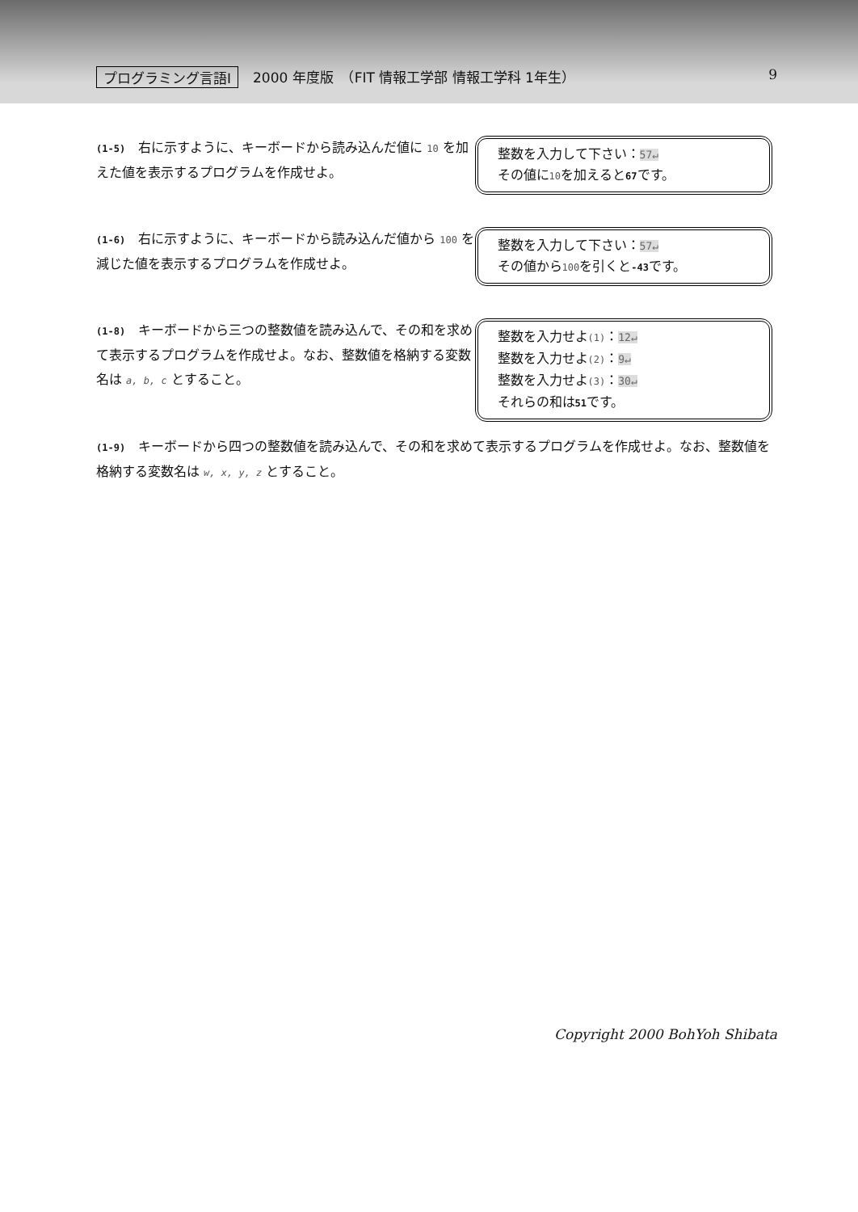プログラミング言語Ⅰ 2000 年度版　（FIT 情報工学部 情報工学科 1年生） 9
(1-5) 右に示すように、キーボードから読み込んだ値に 10 を加えた値を表示するプログラムを作成せよ。
整数を入力して下さい：57↵
その値に10を加えると67です。
(1-6) 右に示すように、キーボードから読み込んだ値から 100 を減じた値を表示するプログラムを作成せよ。
整数を入力して下さい：57↵
その値から100を引くと-43です。
(1-8) キーボードから三つの整数値を読み込んで、その和を求めて表示するプログラムを作成せよ。なお、整数値を格納する変数名は a, b, c とすること。
整数を入力せよ(1)：12↵
整数を入力せよ(2)：9↵
整数を入力せよ(3)：30↵
それらの和は51です。
(1-9) キーボードから四つの整数値を読み込んで、その和を求めて表示するプログラムを作成せよ。なお、整数値を格納する変数名は w, x, y, z とすること。
Copyright 2000 BohYoh Shibata